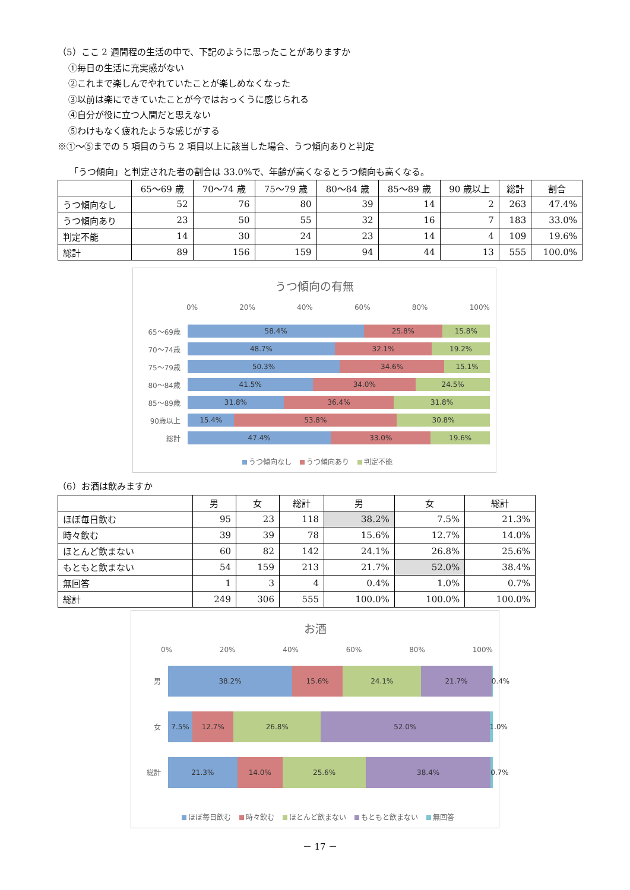（5）ここ 2 週間程の生活の中で、下記のように思ったことがありますか
①毎日の生活に充実感がない
②これまで楽しんでやれていたことが楽しめなくなった
③以前は楽にできていたことが今ではおっくうに感じられる
④自分が役に立つ人間だと思えない
⑤わけもなく疲れたような感じがする
※①～⑤までの 5 項目のうち 2 項目以上に該当した場合、うつ傾向ありと判定
「うつ傾向」と判定された者の割合は 33.0%で、年齢が高くなるとうつ傾向も高くなる。
| | 65～69 歳 | 70～74 歳 | 75～79 歳 | 80～84 歳 | 85～89 歳 | 90 歳以上 | 総計 | 割合 |
| --- | --- | --- | --- | --- | --- | --- | --- | --- |
| うつ傾向なし | 52 | 76 | 80 | 39 | 14 | 2 | 263 | 47.4% |
| うつ傾向あり | 23 | 50 | 55 | 32 | 16 | 7 | 183 | 33.0% |
| 判定不能 | 14 | 30 | 24 | 23 | 14 | 4 | 109 | 19.6% |
| 総計 | 89 | 156 | 159 | 94 | 44 | 13 | 555 | 100.0% |
うつ傾向の有無
0% 20% 40% 60% 80% 100%
65～69歳
58.4% 25.8% 15.8%
70～74歳
48.7% 32.1% 19.2%
75～79歳
50.3% 34.6% 15.1%
80～84歳
41.5% 34.0% 24.5%
85～89歳
31.8% 36.4% 31.8%
90歳以上
15.4% 53.8% 30.8%
総計
47.4% 33.0% 19.6%
うつ傾向なし うつ傾向あり 判定不能
（6）お酒は飲みますか
| | 男 | 女 | 総計 | 男 | 女 | 総計 |
| --- | --- | --- | --- | --- | --- | --- |
| ほぼ毎日飲む | 95 | 23 | 118 | 38.2% | 7.5% | 21.3% |
| 時々飲む | 39 | 39 | 78 | 15.6% | 12.7% | 14.0% |
| ほとんど飲まない | 60 | 82 | 142 | 24.1% | 26.8% | 25.6% |
| もともと飲まない | 54 | 159 | 213 | 21.7% | 52.0% | 38.4% |
| 無回答 | 1 | 3 | 4 | 0.4% | 1.0% | 0.7% |
| 総計 | 249 | 306 | 555 | 100.0% | 100.0% | 100.0% |
お酒
0% 20% 40% 60% 80% 100%
男
38.2% 15.6% 24.1% 21.7% 0.4%
女
7.5% 12.7% 26.8% 52.0% 1.0%
総計
21.3% 14.0% 25.6% 38.4% 0.7%
ほぼ毎日飲む 時々飲む ほとんど飲まない もともと飲まない 無回答
－ 17 －